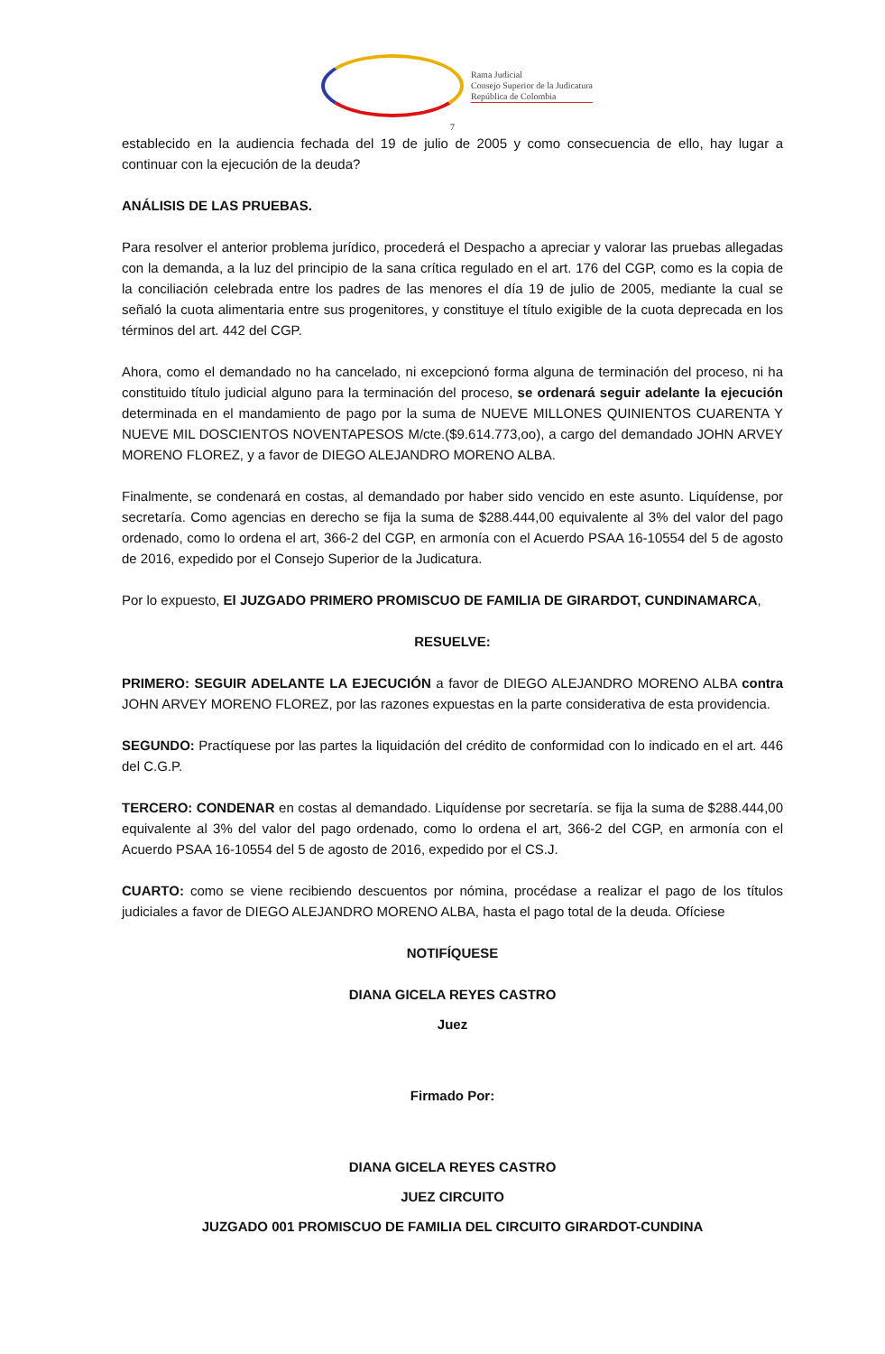Rama Judicial
Consejo Superior de la Judicatura
República de Colombia
7
establecido en la audiencia fechada del 19 de julio de 2005 y como consecuencia de ello, hay lugar a continuar con la ejecución de la deuda?
ANÁLISIS DE LAS PRUEBAS.
Para resolver el anterior problema jurídico, procederá el Despacho a apreciar y valorar las pruebas allegadas con la demanda, a la luz del principio de la sana crítica regulado en el art. 176 del CGP, como es la copia de la conciliación celebrada entre los padres de las menores el día 19 de julio de 2005, mediante la cual se señaló la cuota alimentaria entre sus progenitores, y constituye el título exigible de la cuota deprecada en los términos del art. 442 del CGP.
Ahora, como el demandado no ha cancelado, ni excepcionó forma alguna de terminación del proceso, ni ha constituido título judicial alguno para la terminación del proceso, se ordenará seguir adelante la ejecución determinada en el mandamiento de pago por la suma de NUEVE MILLONES QUINIENTOS CUARENTA Y NUEVE MIL DOSCIENTOS NOVENTAPESOS M/cte.($9.614.773,oo), a cargo del demandado JOHN ARVEY MORENO FLOREZ, y a favor de DIEGO ALEJANDRO MORENO ALBA.
Finalmente, se condenará en costas, al demandado por haber sido vencido en este asunto. Liquídense, por secretaría. Como agencias en derecho se fija la suma de $288.444,00 equivalente al 3% del valor del pago ordenado, como lo ordena el art, 366-2 del CGP, en armonía con el Acuerdo PSAA 16-10554 del 5 de agosto de 2016, expedido por el Consejo Superior de la Judicatura.
Por lo expuesto, El JUZGADO PRIMERO PROMISCUO DE FAMILIA DE GIRARDOT, CUNDINAMARCA,
RESUELVE:
PRIMERO: SEGUIR ADELANTE LA EJECUCIÓN a favor de DIEGO ALEJANDRO MORENO ALBA contra JOHN ARVEY MORENO FLOREZ, por las razones expuestas en la parte considerativa de esta providencia.
SEGUNDO: Practíquese por las partes la liquidación del crédito de conformidad con lo indicado en el art. 446 del C.G.P.
TERCERO: CONDENAR en costas al demandado. Liquídense por secretaría. se fija la suma de $288.444,00 equivalente al 3% del valor del pago ordenado, como lo ordena el art, 366-2 del CGP, en armonía con el Acuerdo PSAA 16-10554 del 5 de agosto de 2016, expedido por el CS.J.
CUARTO: como se viene recibiendo descuentos por nómina, procédase a realizar el pago de los títulos judiciales a favor de DIEGO ALEJANDRO MORENO ALBA, hasta el pago total de la deuda. Ofíciese
NOTIFÍQUESE
DIANA GICELA REYES CASTRO
Juez
Firmado Por:
DIANA GICELA REYES CASTRO
JUEZ CIRCUITO
JUZGADO 001 PROMISCUO DE FAMILIA DEL CIRCUITO GIRARDOT-CUNDINA